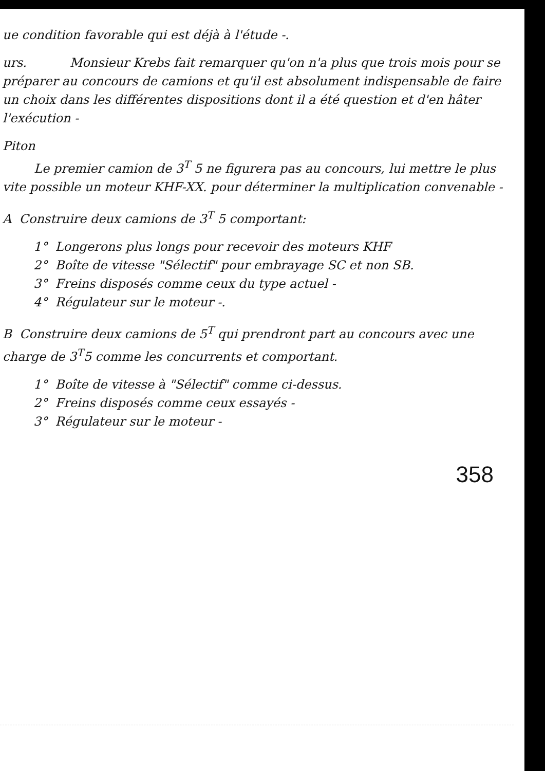ue condition favorable qui est déjà à l'étude -.
urs. Monsieur Krebs fait remarquer qu'on n'a plus que trois mois pour se préparer au concours de camions et qu'il est absolument indispensable de faire un choix dans les différentes dispositions dont il a été question et d'en hâter l'exécution -
Piton
Le premier camion de 3<sup>T</sup> 5 ne figurera pas au concours, lui mettre le plus vite possible un moteur KHF-XX. pour déterminer la multiplication convenable -
A Construire deux camions de 3<sup>T</sup> 5 comportant:
1° Longerons plus longs pour recevoir des moteurs KHF
2° Boîte de vitesse "Sélectif" pour embrayage SC et non SB.
3° Freins disposés comme ceux du type actuel -
4° Régulateur sur le moteur -.
B Construire deux camions de 5<sup>T</sup> qui prendront part au concours avec une charge de 3<sup>T</sup>5 comme les concurrents et comportant.
1° Boîte de vitesse à "Sélectif" comme ci-dessus.
2° Freins disposés comme ceux essayés -
3° Régulateur sur le moteur -
358